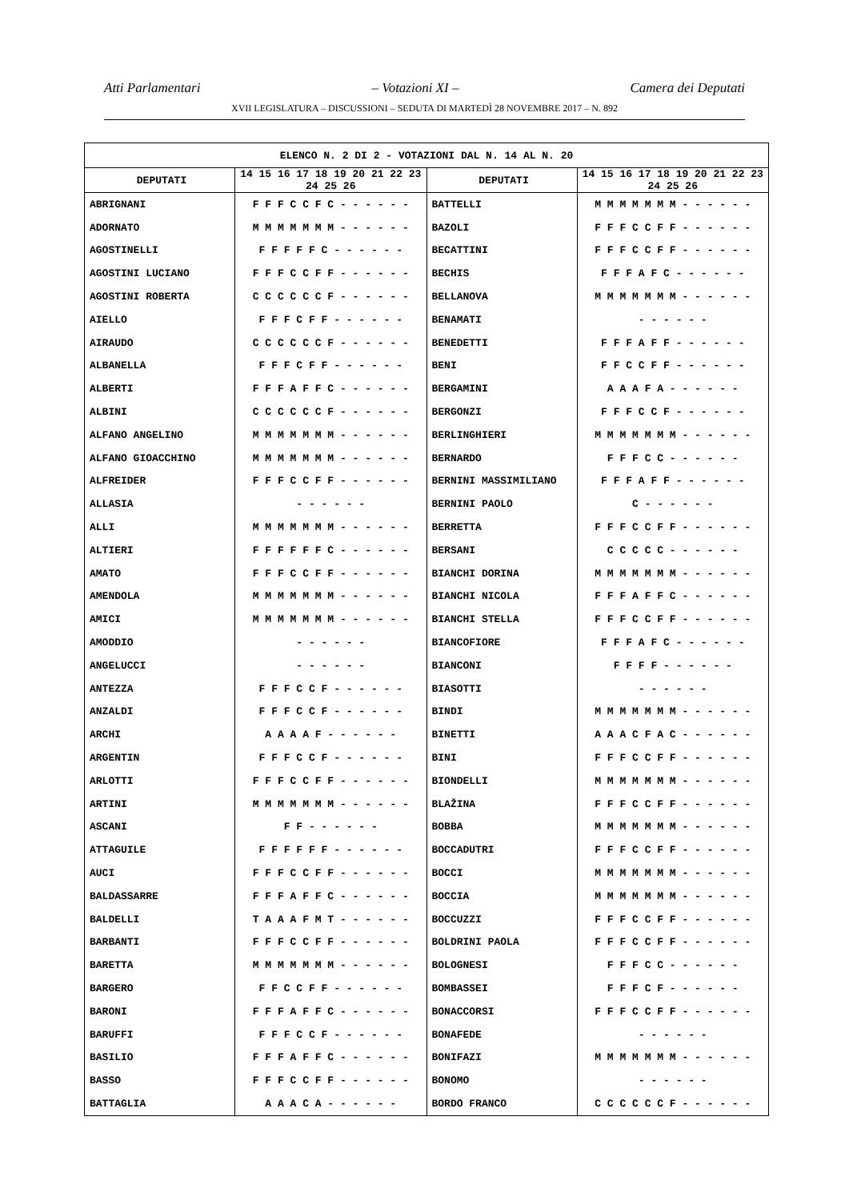Atti Parlamentari – Votazioni XI – Camera dei Deputati
XVII LEGISLATURA – DISCUSSIONI – SEDUTA DI MARTEDÌ 28 NOVEMBRE 2017 – N. 892
| ELENCO N. 2 DI 2 - VOTAZIONI DAL N. 14 AL N. 20 | | | |
| DEPUTATI | 14 15 16 17 18 19 20 21 22 23 24 25 26 | DEPUTATI | 14 15 16 17 18 19 20 21 22 23 24 25 26 |
| ABRIGNANI | F F F C C F C - - - - - - | BATTELLI | M M M M M M M - - - - - - |
| ADORNATO | M M M M M M M - - - - - - | BAZOLI | F F F C C F F - - - - - - |
| AGOSTINELLI | F F F F F C - - - - - - | BECATTINI | F F F C C F F - - - - - - |
| AGOSTINI LUCIANO | F F F C C F F - - - - - - | BECHIS | F F F A F C - - - - - - |
| AGOSTINI ROBERTA | C C C C C C F - - - - - - | BELLANOVA | M M M M M M M - - - - - - |
| AIELLO | F F F C F F - - - - - - | BENAMATI | - - - - - - |
| AIRAUDO | C C C C C C F - - - - - - | BENEDETTI | F F F A F F - - - - - - |
| ALBANELLA | F F F C F F - - - - - - | BENI | F F C C F F - - - - - - |
| ALBERTI | F F F A F F C - - - - - - | BERGAMINI | A A A F A - - - - - - |
| ALBINI | C C C C C C F - - - - - - | BERGONZI | F F F C C F - - - - - - |
| ALFANO ANGELINO | M M M M M M M - - - - - - | BERLINGHIERI | M M M M M M M - - - - - - |
| ALFANO GIOACCHINO | M M M M M M M - - - - - - | BERNARDO | F F F C C - - - - - - |
| ALFREIDER | F F F C C F F - - - - - - | BERNINI MASSIMILIANO | F F F A F F - - - - - - |
| ALLASIA | - - - - - - | BERNINI PAOLO | C - - - - - - |
| ALLI | M M M M M M M - - - - - - | BERRETTA | F F F C C F F - - - - - - |
| ALTIERI | F F F F F F C - - - - - - | BERSANI | C C C C C - - - - - - |
| AMATO | F F F C C F F - - - - - - | BIANCHI DORINA | M M M M M M M - - - - - - |
| AMENDOLA | M M M M M M M - - - - - - | BIANCHI NICOLA | F F F A F F C - - - - - - |
| AMICI | M M M M M M M - - - - - - | BIANCHI STELLA | F F F C C F F - - - - - - |
| AMODDIO | - - - - - - | BIANCOFIORE | F F F A F C - - - - - - |
| ANGELUCCI | - - - - - - | BIANCONI | F F F F - - - - - - |
| ANTEZZA | F F F C C F - - - - - - | BIASOTTI | - - - - - - |
| ANZALDI | F F F C C F - - - - - - | BINDI | M M M M M M M - - - - - - |
| ARCHI | A A A A F - - - - - - | BINETTI | A A A C F A C - - - - - - |
| ARGENTIN | F F F C C F - - - - - - | BINI | F F F C C F F - - - - - - |
| ARLOTTI | F F F C C F F - - - - - - | BIONDELLI | M M M M M M M - - - - - - |
| ARTINI | M M M M M M M - - - - - - | BLAŽINA | F F F C C F F - - - - - - |
| ASCANI | F F - - - - - - | BOBBA | M M M M M M M - - - - - - |
| ATTAGUILE | F F F F F F - - - - - - | BOCCADUTRI | F F F C C F F - - - - - - |
| AUCI | F F F C C F F - - - - - - | BOCCI | M M M M M M M - - - - - - |
| BALDASSARRE | F F F A F F C - - - - - - | BOCCIA | M M M M M M M - - - - - - |
| BALDELLI | T A A A F M T - - - - - - | BOCCUZZI | F F F C C F F - - - - - - |
| BARBANTI | F F F C C F F - - - - - - | BOLDRINI PAOLA | F F F C C F F - - - - - - |
| BARETTA | M M M M M M M - - - - - - | BOLOGNESI | F F F C C - - - - - - |
| BARGERO | F F C C F F - - - - - - | BOMBASSEI | F F F C F - - - - - - |
| BARONI | F F F A F F C - - - - - - | BONACCORSI | F F F C C F F - - - - - - |
| BARUFFI | F F F C C F - - - - - - | BONAFEDE | - - - - - - |
| BASILIO | F F F A F F C - - - - - - | BONIFAZI | M M M M M M M - - - - - - |
| BASSO | F F F C C F F - - - - - - | BONOMO | - - - - - - |
| BATTAGLIA | A A A C A - - - - - - | BORDO FRANCO | C C C C C C F - - - - - - |